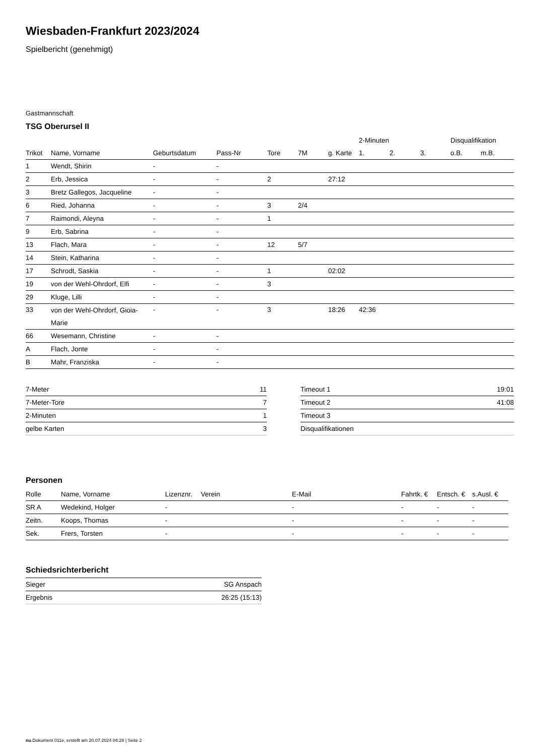Wiesbaden-Frankfurt 2023/2024
Spielbericht (genehmigt)
Gastmannschaft
TSG Oberursel II
| | | | | | | | 2-Minuten | | | Disqualifikation | |
| --- | --- | --- | --- | --- | --- | --- | --- | --- | --- | --- | --- |
| Trikot | Name, Vorname | Geburtsdatum | Pass-Nr | Tore | 7M | g. Karte | 1. | 2. | 3. | o.B. | m.B. |
| 1 | Wendt, Shirin | - | - | | | | | | | | |
| 2 | Erb, Jessica | - | - | 2 | | 27:12 | | | | | |
| 3 | Bretz Gallegos, Jacqueline | - | - | | | | | | | | |
| 6 | Ried, Johanna | - | - | 3 | 2/4 | | | | | | |
| 7 | Raimondi, Aleyna | - | - | 1 | | | | | | | |
| 9 | Erb, Sabrina | - | - | | | | | | | | |
| 13 | Flach, Mara | - | - | 12 | 5/7 | | | | | | |
| 14 | Stein, Katharina | - | - | | | | | | | | |
| 17 | Schrodt, Saskia | - | - | 1 | | 02:02 | | | | | |
| 19 | von der Wehl-Ohrdorf, Elfi | - | - | 3 | | | | | | | |
| 29 | Kluge, Lilli | - | - | | | | | | | | |
| 33 | von der Wehl-Ohrdorf, Gioia- Marie | - | - | 3 | | 18:26 | 42:36 | | | | |
| 66 | Wesemann, Christine | - | - | | | | | | | | |
| A | Flach, Jonte | - | - | | | | | | | | |
| B | Mahr, Franziska | - | - | | | | | | | | |
| 7-Meter | 11 |
| 7-Meter-Tore | 7 |
| 2-Minuten | 1 |
| gelbe Karten | 3 |
| Timeout 1 | 19:01 |
| Timeout 2 | 41:08 |
| Timeout 3 | |
| Disqualifikationen | |
Personen
| Rolle | Name, Vorname | Lizenznr. | Verein | E-Mail | Fahrtk. € | Entsch. € | s.Ausl. € |
| --- | --- | --- | --- | --- | --- | --- | --- |
| SR A | Wedekind, Holger | - | | - | - | - | - |
| Zeitn. | Koops, Thomas | - | | - | - | - | - |
| Sek. | Frers, Torsten | - | | - | - | - | - |
Schiedsrichterbericht
| Sieger | SG Anspach |
| Ergebnis | 26:25 (15:13) |
nu.Dokument 011e, erstellt am 20.07.2024 04:28 | Seite 2